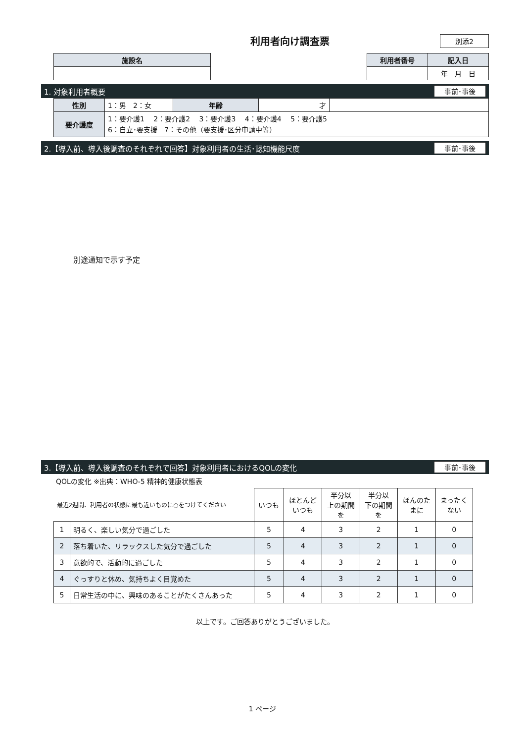利用者向け調査票
別添2
| 施設名 |
| 利用者番号 | 記入日 |
| | 年 月 日 |
1. 対象利用者概要 事前･事後
| 性別 | 1：男 2：女 | 年齢 | 才 | |
| 要介護度 | 1：要介護1 2：要介護2 3：要介護3 4：要介護4 5：要介護5 6：自立･要支援 7：その他（要支援･区分申請中等） | | | |
2.【導入前、導入後調査のそれぞれで回答】対象利用者の生活･認知機能尺度 事前･事後
別途通知で示す予定
3.【導入前、導入後調査のそれぞれで回答】対象利用者におけるQOLの変化 事前･事後
QOLの変化 ※出典：WHO-5 精神的健康状態表
| 最近2週間、利用者の状態に最も近いものに○をつけてください | | いつも | ほとんど いつも | 半分以 上の期間 を | 半分以 下の期間 を | ほんのた まに | まったく ない |
| 1 | 明るく、楽しい気分で過ごした | 5 | 4 | 3 | 2 | 1 | 0 |
| 2 | 落ち着いた、リラックスした気分で過ごした | 5 | 4 | 3 | 2 | 1 | 0 |
| 3 | 意欲的で、活動的に過ごした | 5 | 4 | 3 | 2 | 1 | 0 |
| 4 | ぐっすりと休め、気持ちよく目覚めた | 5 | 4 | 3 | 2 | 1 | 0 |
| 5 | 日常生活の中に、興味のあることがたくさんあった | 5 | 4 | 3 | 2 | 1 | 0 |
以上です。ご回答ありがとうございました。
1 ページ